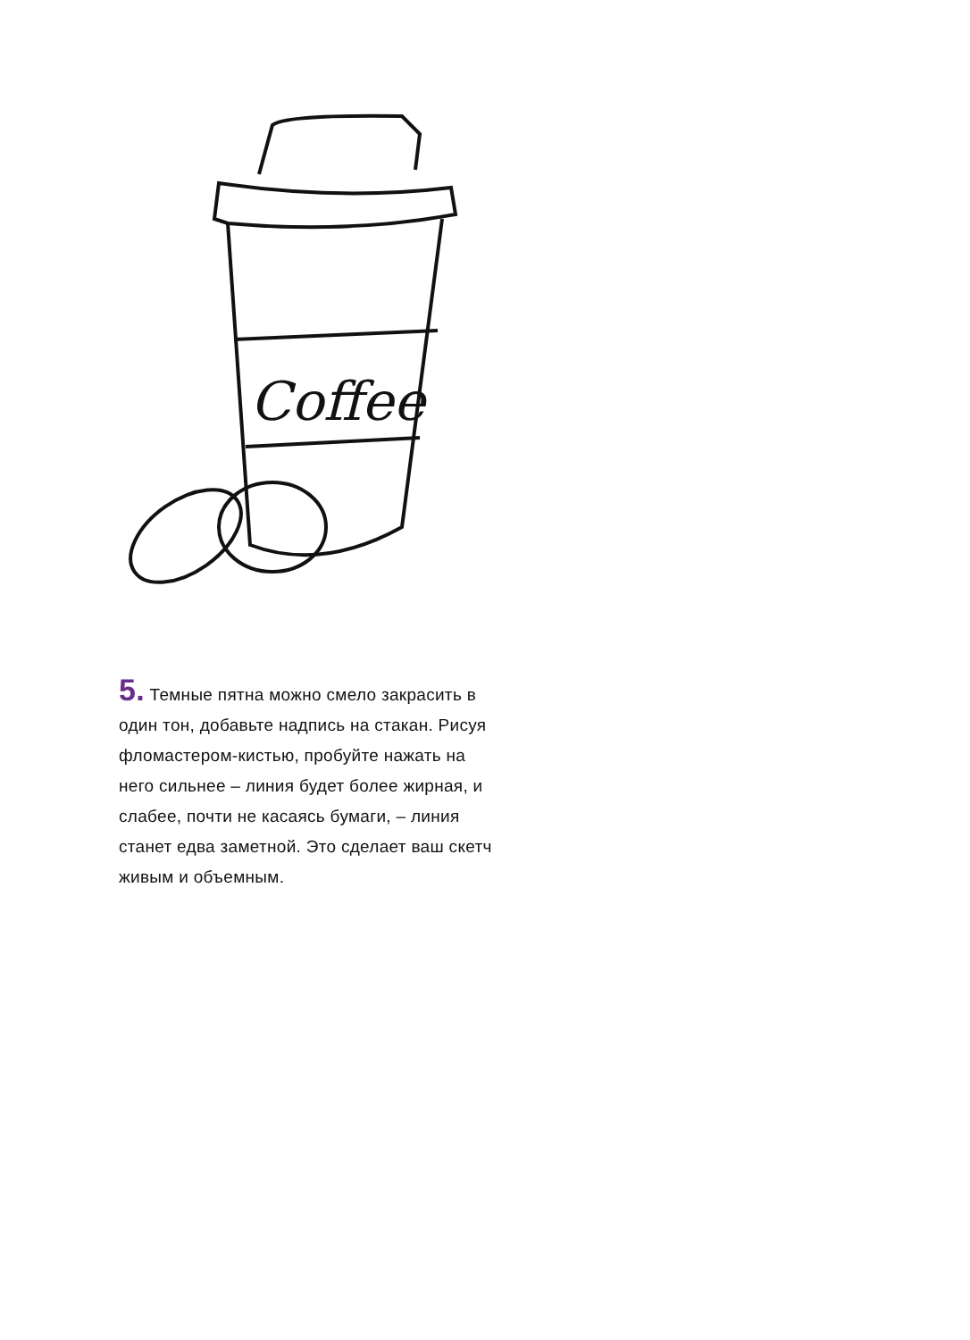Coffee
5. Темные пятна можно смело закрасить в один тон, добавьте надпись на стакан. Рисуя фломастером-кистью, пробуйте нажать на него сильнее – линия будет более жирная, и слабее, почти не касаясь бумаги, – линия станет едва заметной. Это сделает ваш скетч живым и объемным.